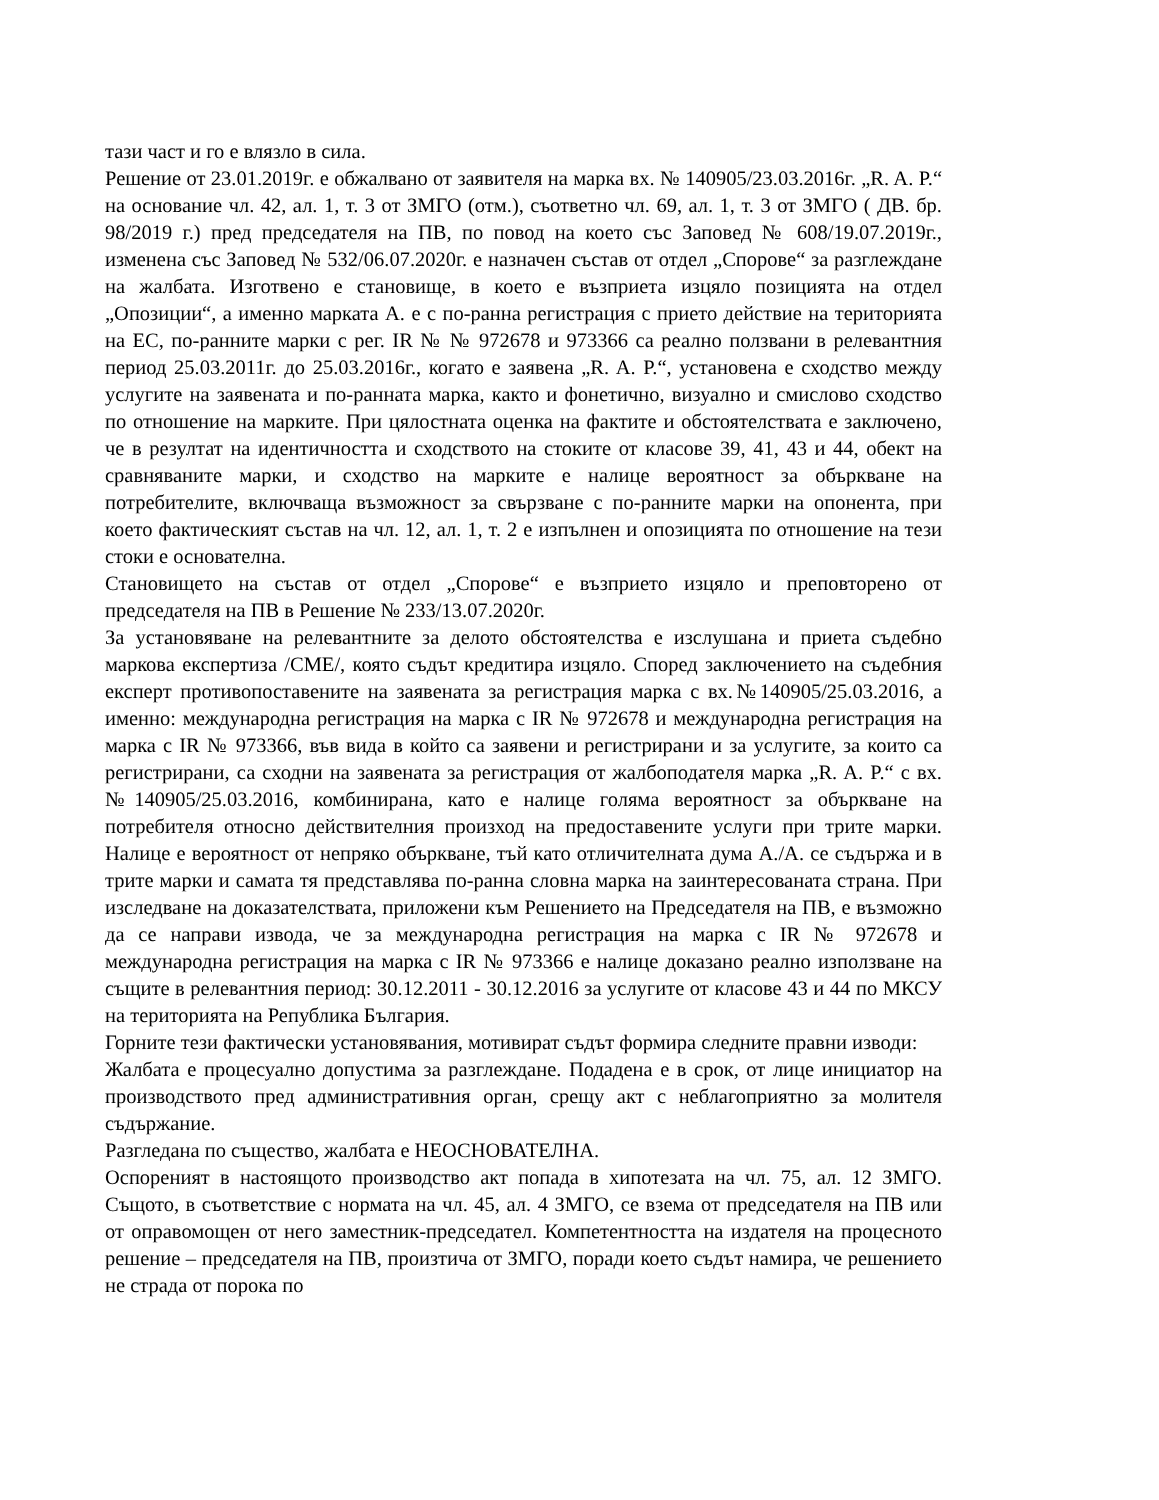тази част и го е влязло в сила.
Решение от 23.01.2019г. е обжалвано от заявителя на марка вх. № 140905/23.03.2016г. „R. A. P.“ на основание чл. 42, ал. 1, т. 3 от ЗМГО (отм.), съответно чл. 69, ал. 1, т. 3 от ЗМГО ( ДВ. бр. 98/2019 г.) пред председателя на ПВ, по повод на което със Заповед № 608/19.07.2019г., изменена със Заповед № 532/06.07.2020г. е назначен състав от отдел „Спорове“ за разглеждане на жалбата. Изготвено е становище, в което е възприета изцяло позицията на отдел „Опозиции“, а именно марката А. е с по-ранна регистрация с прието действие на територията на ЕС, по-ранните марки с рег. IR № № 972678 и 973366 са реално ползвани в релевантния период 25.03.2011г. до 25.03.2016г., когато е заявена „R. A. P.“, установена е сходство между услугите на заявената и по-ранната марка, както и фонетично, визуално и смислово сходство по отношение на марките. При цялостната оценка на фактите и обстоятелствата е заключено, че в резултат на идентичността и сходството на стоките от класове 39, 41, 43 и 44, обект на сравняваните марки, и сходство на марките е налице вероятност за объркване на потребителите, включваща възможност за свързване с по-ранните марки на опонента, при което фактическият състав на чл. 12, ал. 1, т. 2 е изпълнен и опозицията по отношение на тези стоки е основателна.
Становището на състав от отдел „Спорове“ е възприето изцяло и преповторено от председателя на ПВ в Решение № 233/13.07.2020г.
За установяване на релевантните за делото обстоятелства е изслушана и приета съдебно маркова експертиза /СМЕ/, която съдът кредитира изцяло. Според заключението на съдебния експерт противопоставените на заявената за регистрация марка с вх.№140905/25.03.2016, а именно: международна регистрация на марка с IR № 972678 и международна регистрация на марка с IR № 973366, във вида в който са заявени и регистрирани и за услугите, за които са регистрирани, са сходни на заявената за регистрация от жалбоподателя марка „R. A. P.“ с вх. №140905/25.03.2016, комбинирана, като е налице голяма вероятност за объркване на потребителя относно действителния произход на предоставените услуги при трите марки. Налице е вероятност от непряко объркване, тъй като отличителната дума А./А. се съдържа и в трите марки и самата тя представлява по-ранна словна марка на заинтересованата страна. При изследване на доказателствата, приложени към Решението на Председателя на ПВ, е възможно да се направи извода, че за международна регистрация на марка с IR № 972678 и международна регистрация на марка с IR № 973366 е налице доказано реално използване на същите в релевантния период: 30.12.2011 - 30.12.2016 за услугите от класове 43 и 44 по МКСУ на територията на Република България.
Горните тези фактически установявания, мотивират съдът формира следните правни изводи:
Жалбата е процесуално допустима за разглеждане. Подадена е в срок, от лице инициатор на производството пред административния орган, срещу акт с неблагоприятно за молителя съдържание.
Разгледана по същество, жалбата е НЕОСНОВАТЕЛНА.
Оспореният в настоящото производство акт попада в хипотезата на чл. 75, ал. 12 ЗМГО. Същото, в съответствие с нормата на чл. 45, ал. 4 ЗМГО, се взема от председателя на ПВ или от оправомощен от него заместник-председател. Компетентността на издателя на процесното решение – председателя на ПВ, произтича от ЗМГО, поради което съдът намира, че решението не страда от порока по